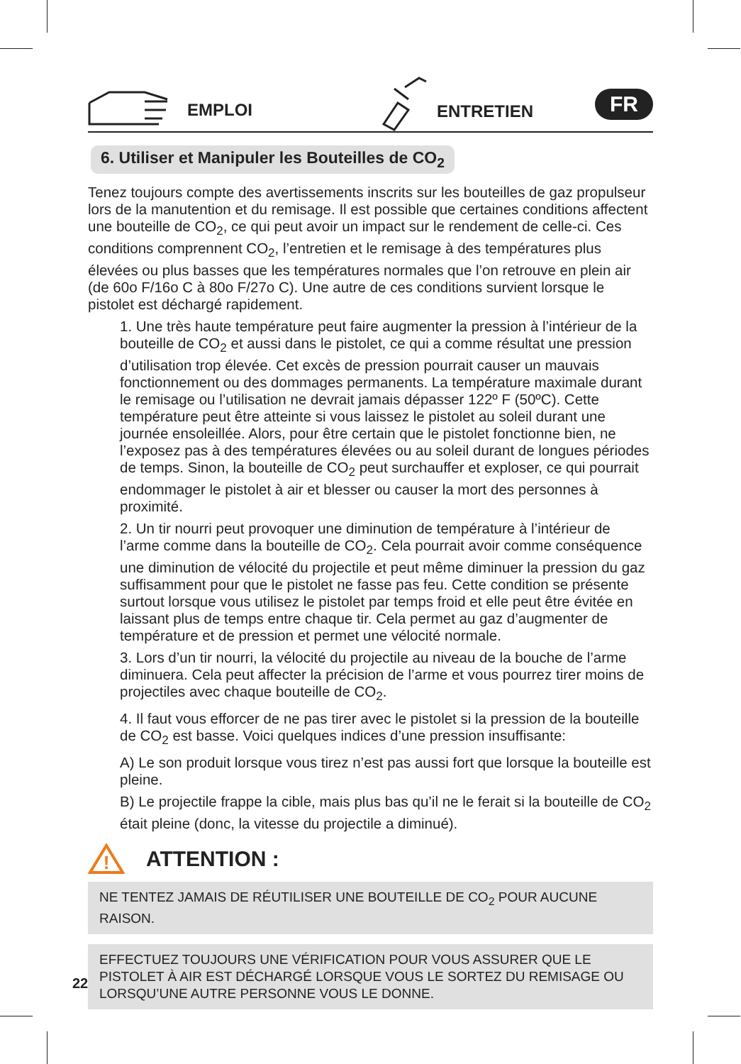EMPLOI ENTRETIEN
FR
6. Utiliser et Manipuler les Bouteilles de CO<sub>2</sub>
Tenez toujours compte des avertissements inscrits sur les bouteilles de gaz propulseur lors de la manutention et du remisage. Il est possible que certaines conditions affectent une bouteille de CO<sub>2</sub>, ce qui peut avoir un impact sur le rendement de celle-ci. Ces conditions comprennent CO<sub>2</sub>, l’entretien et le remisage à des températures plus élevées ou plus basses que les températures normales que l’on retrouve en plein air (de 60o F/16o C à 80o F/27o C). Une autre de ces conditions survient lorsque le pistolet est déchargé rapidement.
1. Une très haute température peut faire augmenter la pression à l’intérieur de la bouteille de CO<sub>2</sub> et aussi dans le pistolet, ce qui a comme résultat une pression d’utilisation trop élevée. Cet excès de pression pourrait causer un mauvais fonctionnement ou des dommages permanents. La température maximale durant le remisage ou l’utilisation ne devrait jamais dépasser 122º F (50ºC). Cette température peut être atteinte si vous laissez le pistolet au soleil durant une journée ensoleillée. Alors, pour être certain que le pistolet fonctionne bien, ne l’exposez pas à des températures élevées ou au soleil durant de longues périodes de temps. Sinon, la bouteille de CO<sub>2</sub> peut surchauffer et exploser, ce qui pourrait endommager le pistolet à air et blesser ou causer la mort des personnes à proximité.
2. Un tir nourri peut provoquer une diminution de température à l’intérieur de l’arme comme dans la bouteille de CO<sub>2</sub>. Cela pourrait avoir comme conséquence une diminution de vélocité du projectile et peut même diminuer la pression du gaz suffisamment pour que le pistolet ne fasse pas feu. Cette condition se présente surtout lorsque vous utilisez le pistolet par temps froid et elle peut être évitée en laissant plus de temps entre chaque tir. Cela permet au gaz d’augmenter de température et de pression et permet une vélocité normale.
3. Lors d’un tir nourri, la vélocité du projectile au niveau de la bouche de l’arme diminuera. Cela peut affecter la précision de l’arme et vous pourrez tirer moins de projectiles avec chaque bouteille de CO<sub>2</sub>.
4. Il faut vous efforcer de ne pas tirer avec le pistolet si la pression de la bouteille de CO<sub>2</sub> est basse. Voici quelques indices d’une pression insuffisante:
A) Le son produit lorsque vous tirez n’est pas aussi fort que lorsque la bouteille est pleine.
B) Le projectile frappe la cible, mais plus bas qu’il ne le ferait si la bouteille de CO<sub>2</sub> était pleine (donc, la vitesse du projectile a diminué).
!
ATTENTION :
NE TENTEZ JAMAIS DE RÉUTILISER UNE BOUTEILLE DE CO<sub>2</sub> POUR AUCUNE RAISON.
EFFECTUEZ TOUJOURS UNE VÉRIFICATION POUR VOUS ASSURER QUE LE PISTOLET À AIR EST DÉCHARGÉ LORSQUE VOUS LE SORTEZ DU REMISAGE OU LORSQU’UNE AUTRE PERSONNE VOUS LE DONNE.
22